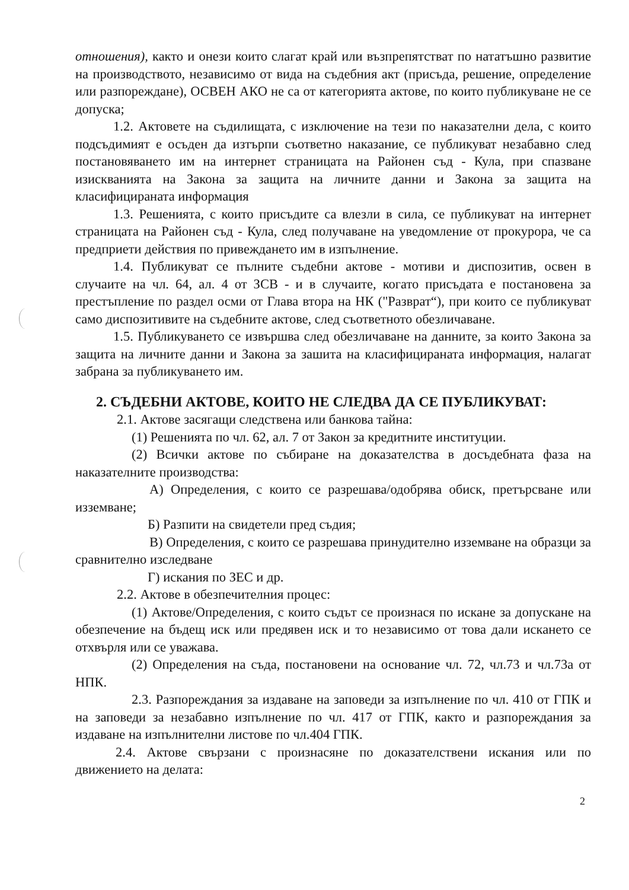отношения), както и онези които слагат край или възпрепятстват по нататъшно развитие на производството, независимо от вида на съдебния акт (присъда, решение, определение или разпореждане), ОСВЕН АКО не са от категорията актове, по които публикуване не се допуска;
1.2. Актовете на съдилищата, с изключение на тези по наказателни дела, с които подсъдимият е осъден да изтърпи съответно наказание, се публикуват незабавно след постановяването им на интернет страницата на Районен съд - Кула, при спазване изискванията на Закона за защита на личните данни и Закона за защита на класифицираната информация
1.3. Решенията, с които присъдите са влезли в сила, се публикуват на интернет страницата на Районен съд - Кула, след получаване на уведомление от прокурора, че са предприети действия по привеждането им в изпълнение.
1.4. Публикуват се пълните съдебни актове - мотиви и диспозитив, освен в случаите на чл. 64, ал. 4 от ЗСВ - и в случаите, когато присъдата е постановена за престъпление по раздел осми от Глава втора на НК ("Разврат“), при които се публикуват само диспозитивите на съдебните актове, след съответното обезличаване.
1.5. Публикуването се извършва след обезличаване на данните, за които Закона за защита на личните данни и Закона за зашита на класифицираната информация, налагат забрана за публикуването им.
2. СЪДЕБНИ АКТОВЕ, КОИТО НЕ СЛЕДВА ДА СЕ ПУБЛИКУВАТ:
2.1. Актове засягащи следствена или банкова тайна:
(1) Решенията по чл. 62, ал. 7 от Закон за кредитните институции.
(2) Всички актове по събиране на доказателства в досъдебната фаза на наказателните производства:
А) Определения, с които се разрешава/одобрява обиск, претърсване или изземване;
Б) Разпити на свидетели пред съдия;
В) Определения, с които се разрешава принудително изземване на образци за сравнително изследване
Г) искания по ЗЕС и др.
2.2. Актове в обезпечителния процес:
(1) Актове/Определения, с които съдът се произнася по искане за допускане на обезпечение на бъдещ иск или предявен иск и то независимо от това дали искането се отхвърля или се уважава.
(2) Определения на съда, постановени на основание чл. 72, чл.73 и чл.73а от НПК.
2.3. Разпореждания за издаване на заповеди за изпълнение по чл. 410 от ГПК и на заповеди за незабавно изпълнение по чл. 417 от ГПК, както и разпореждания за издаване на изпълнителни листове по чл.404 ГПК.
2.4. Актове свързани с произнасяне по доказателствени искания или по движението на делата:
2